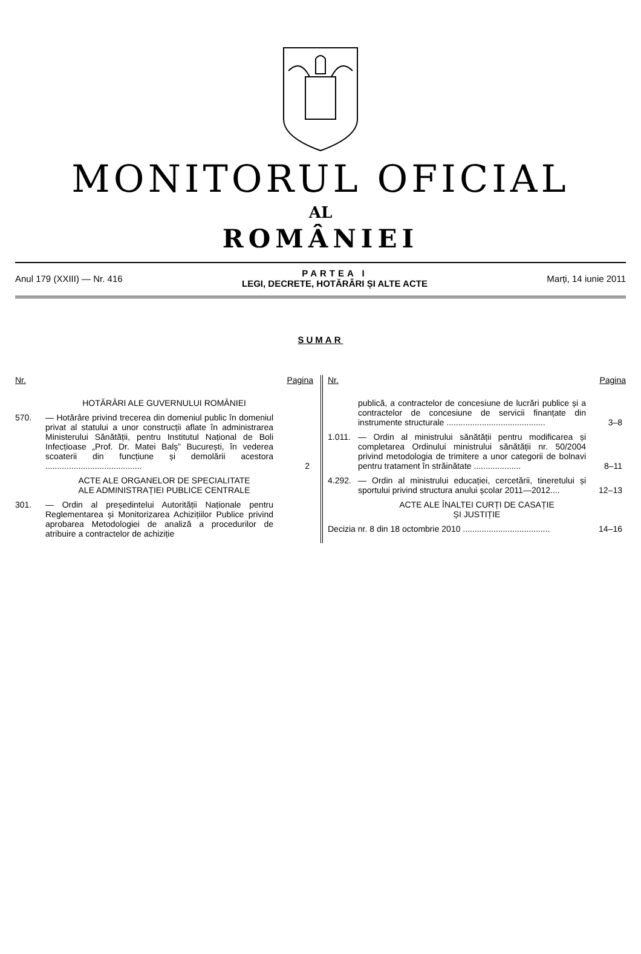MONITORUL OFICIAL
AL
ROMÂNIEI
Anul 179 (XXIII) — Nr. 416
PARTEA I
LEGI, DECRETE, HOTĂRÂRI ȘI ALTE ACTE
Marți, 14 iunie 2011
SUMAR
Nr. Pagina
HOTĂRÂRI ALE GUVERNULUI ROMÂNIEI
570. — Hotărâre privind trecerea din domeniul public în domeniul privat al statului a unor construcții aflate în administrarea Ministerului Sănătății, pentru Institutul Național de Boli Infecțioase „Prof. Dr. Matei Balș” București, în vederea scoaterii din funcțiune și demolării acestora .........................................
2
ACTE ALE ORGANELOR DE SPECIALITATE
ALE ADMINISTRAȚIEI PUBLICE CENTRALE
301. — Ordin al președintelui Autorității Naționale pentru Reglementarea și Monitorizarea Achizițiilor Publice privind aprobarea Metodologiei de analiză a procedurilor de atribuire a contractelor de achiziție
Nr. Pagina
publică, a contractelor de concesiune de lucrări publice și a contractelor de concesiune de servicii finanțate din instrumente structurale ..........................................
3–8
1.011.
— Ordin al ministrului sănătății pentru modificarea și completarea Ordinului ministrului sănătății nr. 50/2004 privind metodologia de trimitere a unor categorii de bolnavi pentru tratament în străinătate ....................
8–11
4.292.
— Ordin al ministrului educației, cercetării, tineretului și sportului privind structura anului școlar 2011—2012....
12–13
ACTE ALE ÎNALTEI CURȚI DE CASAȚIE
ȘI JUSTIȚIE
Decizia nr. 8 din 18 octombrie 2010 .....................................
14–16